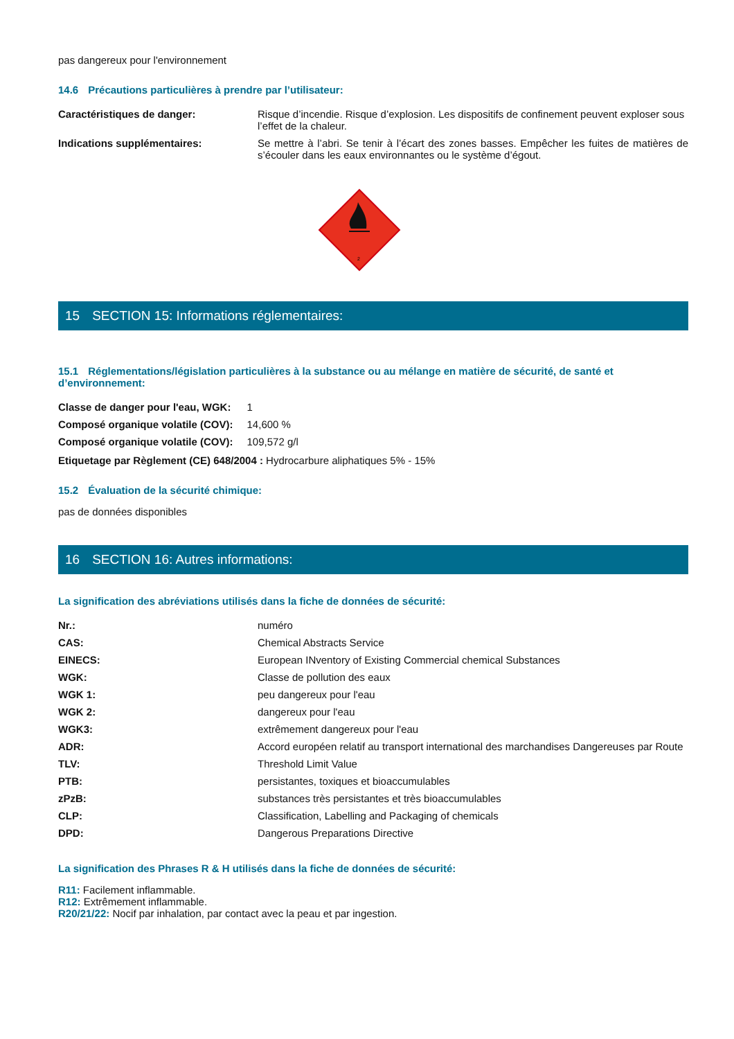pas dangereux pour l'environnement
14.6 Précautions particulières à prendre par l’utilisateur:
| Caractéristiques de danger: | Risque d’incendie. Risque d’explosion. Les dispositifs de confinement peuvent exploser sous l’effet de la chaleur. |
| Indications supplémentaires: | Se mettre à l’abri. Se tenir à l’écart des zones basses. Empêcher les fuites de matières de s’écouler dans les eaux environnantes ou le système d’égout. |
2
15 SECTION 15: Informations réglementaires:
15.1 Réglementations/législation particulières à la substance ou au mélange en matière de sécurité, de santé et d’environnement:
| Classe de danger pour l'eau, WGK: | 1 |
| Composé organique volatile (COV): | 14,600 % |
| Composé organique volatile (COV): | 109,572 g/l |
Etiquetage par Règlement (CE) 648/2004 : Hydrocarbure aliphatiques 5% - 15%
15.2 Évaluation de la sécurité chimique:
pas de données disponibles
16 SECTION 16: Autres informations:
La signification des abréviations utilisés dans la fiche de données de sécurité:
| Nr.: | numéro |
| CAS: | Chemical Abstracts Service |
| EINECS: | European INventory of Existing Commercial chemical Substances |
| WGK: | Classe de pollution des eaux |
| WGK 1: | peu dangereux pour l'eau |
| WGK 2: | dangereux pour l'eau |
| WGK3: | extrêmement dangereux pour l'eau |
| ADR: | Accord européen relatif au transport international des marchandises Dangereuses par Route |
| TLV: | Threshold Limit Value |
| PTB: | persistantes, toxiques et bioaccumulables |
| zPzB: | substances très persistantes et très bioaccumulables |
| CLP: | Classification, Labelling and Packaging of chemicals |
| DPD: | Dangerous Preparations Directive |
La signification des Phrases R & H utilisés dans la fiche de données de sécurité:
R11: Facilement inflammable.
R12: Extrêmement inflammable.
R20/21/22: Nocif par inhalation, par contact avec la peau et par ingestion.